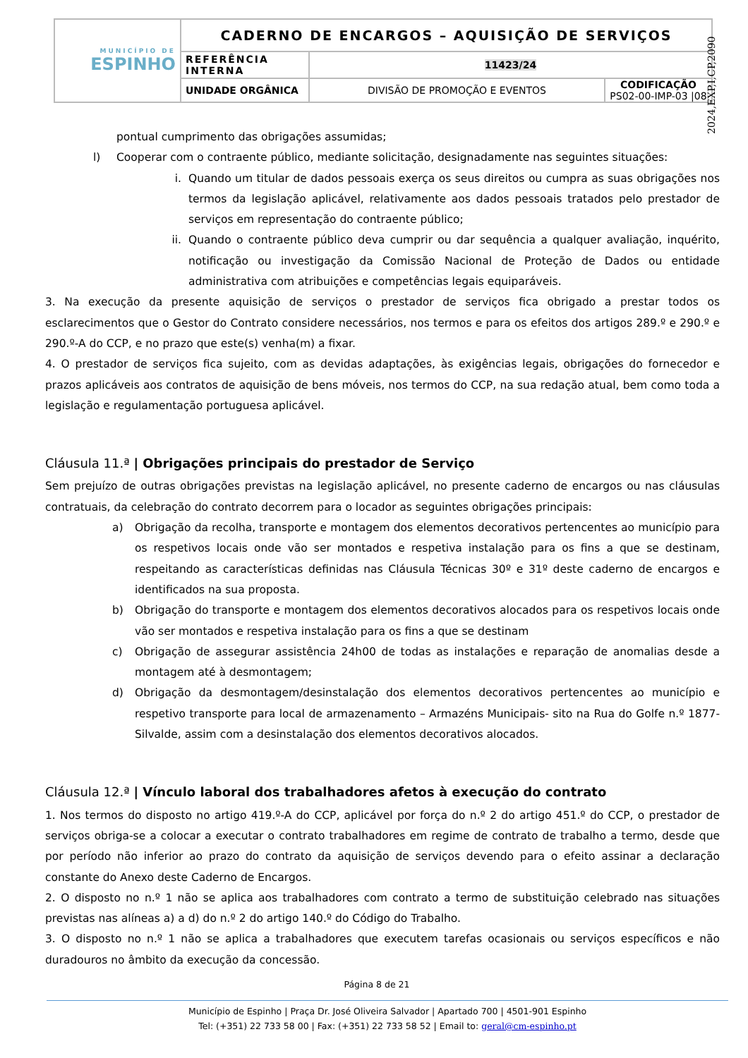| MUNICÍPIO DE ESPINHO | CADERNO DE ENCARGOS – AQUISIÇÃO DE SERVIÇOS | | |
| | REFERÊNCIA INTERNA | 11423/24 | |
| | UNIDADE ORGÂNICA | DIVISÃO DE PROMOÇÃO E EVENTOS | CODIFICAÇÃO PS02-00-IMP-03 /08 |
2024,EXP,I,CP,2090
pontual cumprimento das obrigações assumidas;
l) Cooperar com o contraente público, mediante solicitação, designadamente nas seguintes situações:
i. Quando um titular de dados pessoais exerça os seus direitos ou cumpra as suas obrigações nos termos da legislação aplicável, relativamente aos dados pessoais tratados pelo prestador de serviços em representação do contraente público;
ii. Quando o contraente público deva cumprir ou dar sequência a qualquer avaliação, inquérito, notificação ou investigação da Comissão Nacional de Proteção de Dados ou entidade administrativa com atribuições e competências legais equiparáveis.
3. Na execução da presente aquisição de serviços o prestador de serviços fica obrigado a prestar todos os esclarecimentos que o Gestor do Contrato considere necessários, nos termos e para os efeitos dos artigos 289.º e 290.º e 290.º-A do CCP, e no prazo que este(s) venha(m) a fixar.
4. O prestador de serviços fica sujeito, com as devidas adaptações, às exigências legais, obrigações do fornecedor e prazos aplicáveis aos contratos de aquisição de bens móveis, nos termos do CCP, na sua redação atual, bem como toda a legislação e regulamentação portuguesa aplicável.
Cláusula 11.ª | Obrigações principais do prestador de Serviço
Sem prejuízo de outras obrigações previstas na legislação aplicável, no presente caderno de encargos ou nas cláusulas contratuais, da celebração do contrato decorrem para o locador as seguintes obrigações principais:
a) Obrigação da recolha, transporte e montagem dos elementos decorativos pertencentes ao município para os respetivos locais onde vão ser montados e respetiva instalação para os fins a que se destinam, respeitando as características definidas nas Cláusula Técnicas 30º e 31º deste caderno de encargos e identificados na sua proposta.
b) Obrigação do transporte e montagem dos elementos decorativos alocados para os respetivos locais onde vão ser montados e respetiva instalação para os fins a que se destinam
c) Obrigação de assegurar assistência 24h00 de todas as instalações e reparação de anomalias desde a montagem até à desmontagem;
d) Obrigação da desmontagem/desinstalação dos elementos decorativos pertencentes ao município e respetivo transporte para local de armazenamento – Armazéns Municipais- sito na Rua do Golfe n.º 1877-Silvalde, assim com a desinstalação dos elementos decorativos alocados.
Cláusula 12.ª | Vínculo laboral dos trabalhadores afetos à execução do contrato
1. Nos termos do disposto no artigo 419.º-A do CCP, aplicável por força do n.º 2 do artigo 451.º do CCP, o prestador de serviços obriga-se a colocar a executar o contrato trabalhadores em regime de contrato de trabalho a termo, desde que por período não inferior ao prazo do contrato da aquisição de serviços devendo para o efeito assinar a declaração constante do Anexo deste Caderno de Encargos.
2. O disposto no n.º 1 não se aplica aos trabalhadores com contrato a termo de substituição celebrado nas situações previstas nas alíneas a) a d) do n.º 2 do artigo 140.º do Código do Trabalho.
3. O disposto no n.º 1 não se aplica a trabalhadores que executem tarefas ocasionais ou serviços específicos e não duradouros no âmbito da execução da concessão.
Página 8 de 21
Município de Espinho | Praça Dr. José Oliveira Salvador | Apartado 700 | 4501-901 Espinho
Tel: (+351) 22 733 58 00 | Fax: (+351) 22 733 58 52 | Email to: geral@cm-espinho.pt